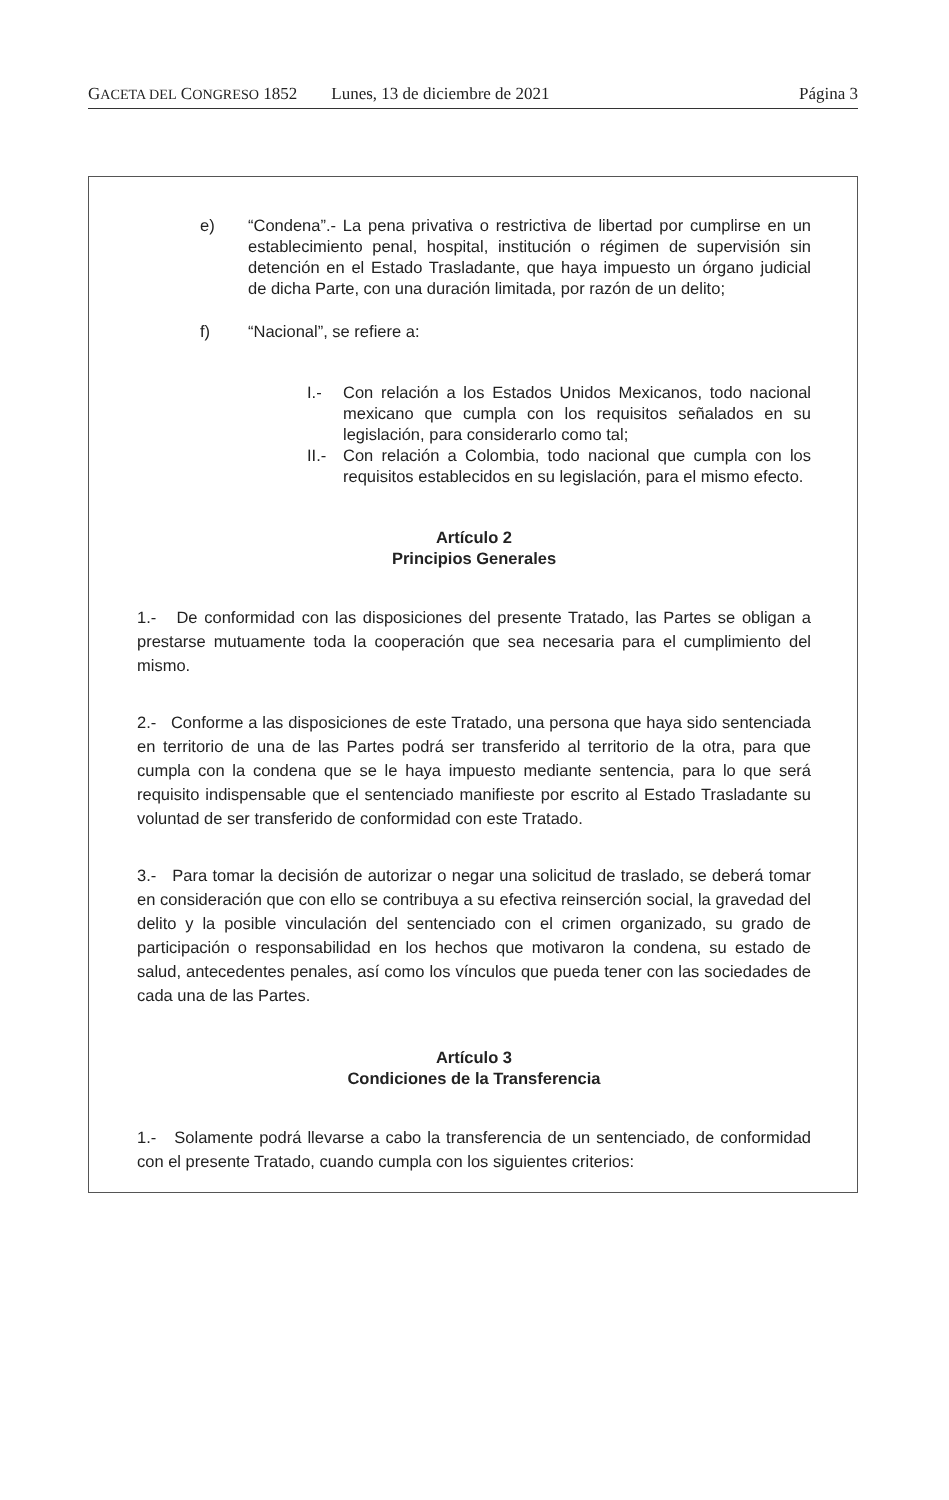GACETA DEL CONGRESO 1852 Lunes, 13 de diciembre de 2021 Página 3
e) “Condena”.- La pena privativa o restrictiva de libertad por cumplirse en un establecimiento penal, hospital, institución o régimen de supervisión sin detención en el Estado Trasladante, que haya impuesto un órgano judicial de dicha Parte, con una duración limitada, por razón de un delito;
f) “Nacional”, se refiere a:
I.- Con relación a los Estados Unidos Mexicanos, todo nacional mexicano que cumpla con los requisitos señalados en su legislación, para considerarlo como tal;
II.- Con relación a Colombia, todo nacional que cumpla con los requisitos establecidos en su legislación, para el mismo efecto.
Artículo 2
Principios Generales
1.- De conformidad con las disposiciones del presente Tratado, las Partes se obligan a prestarse mutuamente toda la cooperación que sea necesaria para el cumplimiento del mismo.
2.- Conforme a las disposiciones de este Tratado, una persona que haya sido sentenciada en territorio de una de las Partes podrá ser transferido al territorio de la otra, para que cumpla con la condena que se le haya impuesto mediante sentencia, para lo que será requisito indispensable que el sentenciado manifieste por escrito al Estado Trasladante su voluntad de ser transferido de conformidad con este Tratado.
3.- Para tomar la decisión de autorizar o negar una solicitud de traslado, se deberá tomar en consideración que con ello se contribuya a su efectiva reinserción social, la gravedad del delito y la posible vinculación del sentenciado con el crimen organizado, su grado de participación o responsabilidad en los hechos que motivaron la condena, su estado de salud, antecedentes penales, así como los vínculos que pueda tener con las sociedades de cada una de las Partes.
Artículo 3
Condiciones de la Transferencia
1.- Solamente podrá llevarse a cabo la transferencia de un sentenciado, de conformidad con el presente Tratado, cuando cumpla con los siguientes criterios: